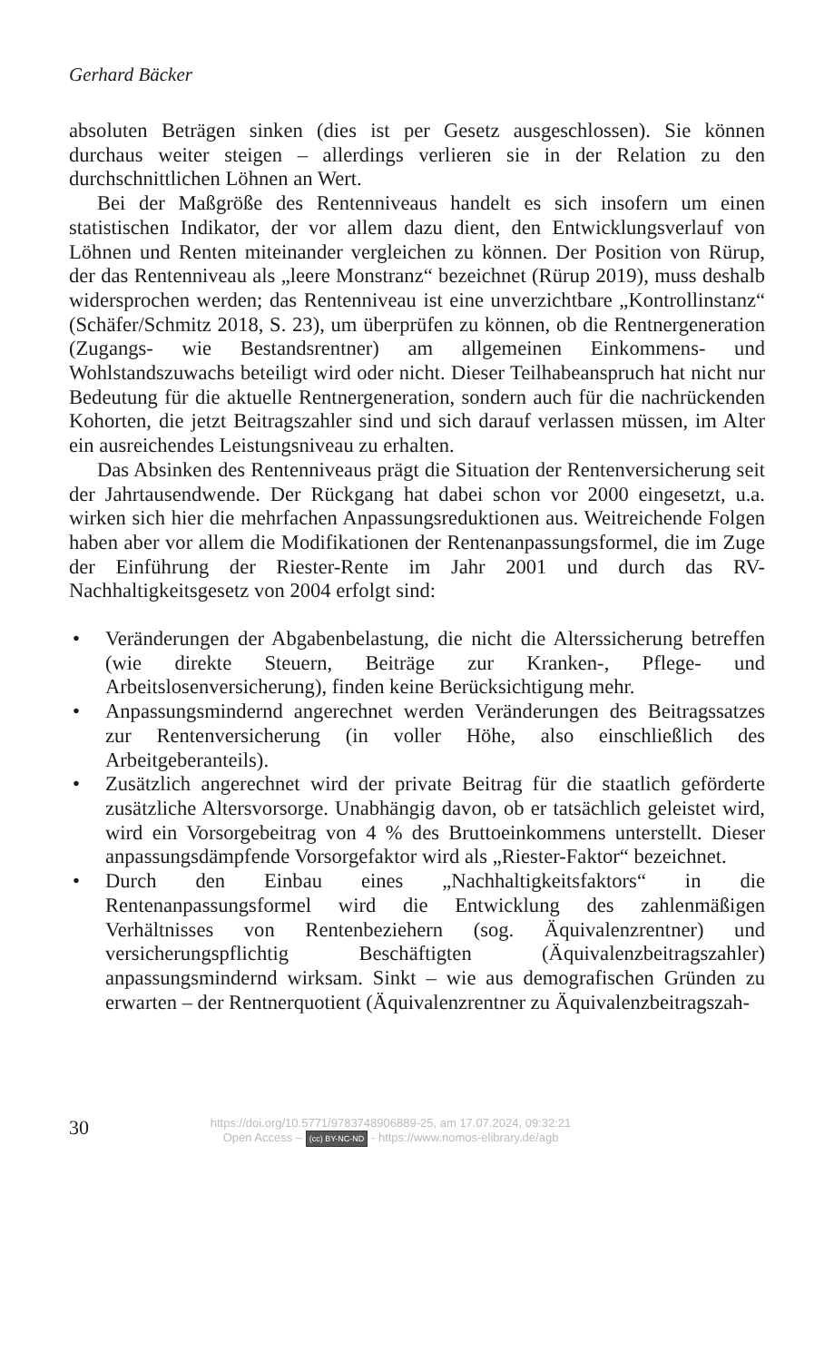Gerhard Bäcker
absoluten Beträgen sinken (dies ist per Gesetz ausgeschlossen). Sie können durchaus weiter steigen – allerdings verlieren sie in der Relation zu den durchschnittlichen Löhnen an Wert.
Bei der Maßgröße des Rentenniveaus handelt es sich insofern um einen statistischen Indikator, der vor allem dazu dient, den Entwicklungsverlauf von Löhnen und Renten miteinander vergleichen zu können. Der Position von Rürup, der das Rentenniveau als „leere Monstranz“ bezeichnet (Rürup 2019), muss deshalb widersprochen werden; das Rentenniveau ist eine unverzichtbare „Kontrollinstanz“ (Schäfer/Schmitz 2018, S. 23), um überprüfen zu können, ob die Rentnergeneration (Zugangs- wie Bestandsrentner) am allgemeinen Einkommens- und Wohlstandszuwachs beteiligt wird oder nicht. Dieser Teilhabeanspruch hat nicht nur Bedeutung für die aktuelle Rentnergeneration, sondern auch für die nachrückenden Kohorten, die jetzt Beitragszahler sind und sich darauf verlassen müssen, im Alter ein ausreichendes Leistungsniveau zu erhalten.
Das Absinken des Rentenniveaus prägt die Situation der Rentenversicherung seit der Jahrtausendwende. Der Rückgang hat dabei schon vor 2000 eingesetzt, u.a. wirken sich hier die mehrfachen Anpassungsreduktionen aus. Weitreichende Folgen haben aber vor allem die Modifikationen der Rentenanpassungsformel, die im Zuge der Einführung der Riester-Rente im Jahr 2001 und durch das RV-Nachhaltigkeitsgesetz von 2004 erfolgt sind:
• Veränderungen der Abgabenbelastung, die nicht die Alterssicherung betreffen (wie direkte Steuern, Beiträge zur Kranken-, Pflege- und Arbeitslosenversicherung), finden keine Berücksichtigung mehr.
• Anpassungsmindernd angerechnet werden Veränderungen des Beitragssatzes zur Rentenversicherung (in voller Höhe, also einschließlich des Arbeitgeberanteils).
• Zusätzlich angerechnet wird der private Beitrag für die staatlich geförderte zusätzliche Altersvorsorge. Unabhängig davon, ob er tatsächlich geleistet wird, wird ein Vorsorgebeitrag von 4 % des Bruttoeinkommens unterstellt. Dieser anpassungsdämpfende Vorsorgefaktor wird als „Riester-Faktor“ bezeichnet.
• Durch den Einbau eines „Nachhaltigkeitsfaktors“ in die Rentenanpassungsformel wird die Entwicklung des zahlenmäßigen Verhältnisses von Rentenbeziehern (sog. Äquivalenzrentner) und versicherungspflichtig Beschäftigten (Äquivalenzbeitragszahler) anpassungsmindernd wirksam. Sinkt – wie aus demografischen Gründen zu erwarten – der Rentnerquotient (Äquivalenzrentner zu Äquivalenzbeitragszah-
30
https://doi.org/10.5771/9783748906889-25, am 17.07.2024, 09:32:21
Open Access – (cc) BY-NC-ND - https://www.nomos-elibrary.de/agb